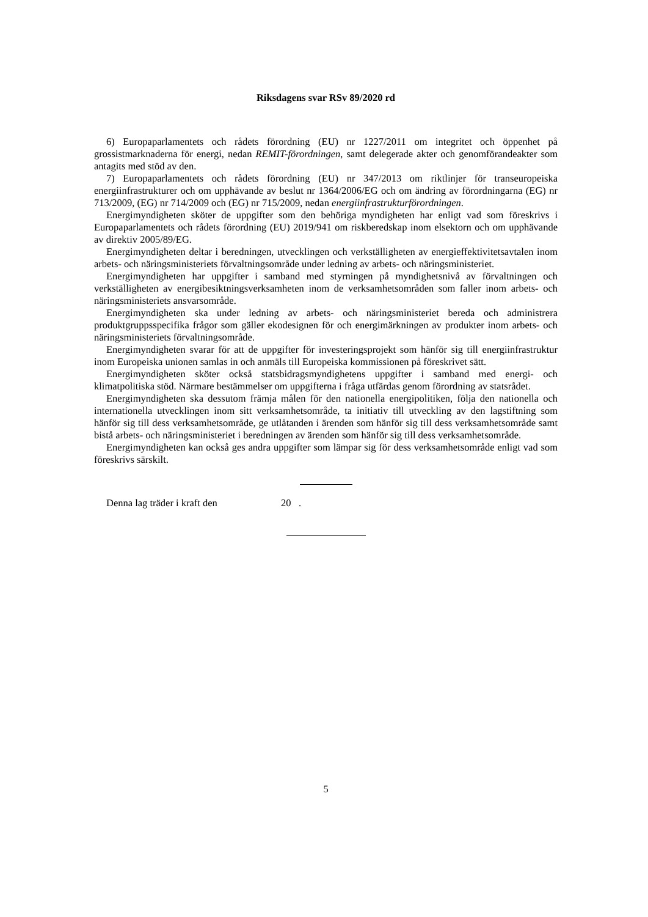Riksdagens svar RSv 89/2020 rd
6) Europaparlamentets och rådets förordning (EU) nr 1227/2011 om integritet och öppenhet på grossistmarknaderna för energi, nedan REMIT-förordningen, samt delegerade akter och genomförandeakter som antagits med stöd av den.
7) Europaparlamentets och rådets förordning (EU) nr 347/2013 om riktlinjer för transeuropeiska energiinfrastrukturer och om upphävande av beslut nr 1364/2006/EG och om ändring av förordningarna (EG) nr 713/2009, (EG) nr 714/2009 och (EG) nr 715/2009, nedan energiinfrastrukturförordningen.
Energimyndigheten sköter de uppgifter som den behöriga myndigheten har enligt vad som föreskrivs i Europaparlamentets och rådets förordning (EU) 2019/941 om riskberedskap inom elsektorn och om upphävande av direktiv 2005/89/EG.
Energimyndigheten deltar i beredningen, utvecklingen och verkställigheten av energieffektivitetsavtalen inom arbets- och näringsministeriets förvaltningsområde under ledning av arbets- och näringsministeriet.
Energimyndigheten har uppgifter i samband med styrningen på myndighetsnivå av förvaltningen och verkställigheten av energibesiktningsverksamheten inom de verksamhetsområden som faller inom arbets- och näringsministeriets ansvarsområde.
Energimyndigheten ska under ledning av arbets- och näringsministeriet bereda och administrera produktgruppsspecifika frågor som gäller ekodesignen för och energimärkningen av produkter inom arbets- och näringsministeriets förvaltningsområde.
Energimyndigheten svarar för att de uppgifter för investeringsprojekt som hänför sig till energiinfrastruktur inom Europeiska unionen samlas in och anmäls till Europeiska kommissionen på föreskrivet sätt.
Energimyndigheten sköter också statsbidragsmyndighetens uppgifter i samband med energi- och klimatpolitiska stöd. Närmare bestämmelser om uppgifterna i fråga utfärdas genom förordning av statsrådet.
Energimyndigheten ska dessutom främja målen för den nationella energipolitiken, följa den nationella och internationella utvecklingen inom sitt verksamhetsområde, ta initiativ till utveckling av den lagstiftning som hänför sig till dess verksamhetsområde, ge utlåtanden i ärenden som hänför sig till dess verksamhetsområde samt bistå arbets- och näringsministeriet i beredningen av ärenden som hänför sig till dess verksamhetsområde.
Energimyndigheten kan också ges andra uppgifter som lämpar sig för dess verksamhetsområde enligt vad som föreskrivs särskilt.
Denna lag träder i kraft den 20 .
5